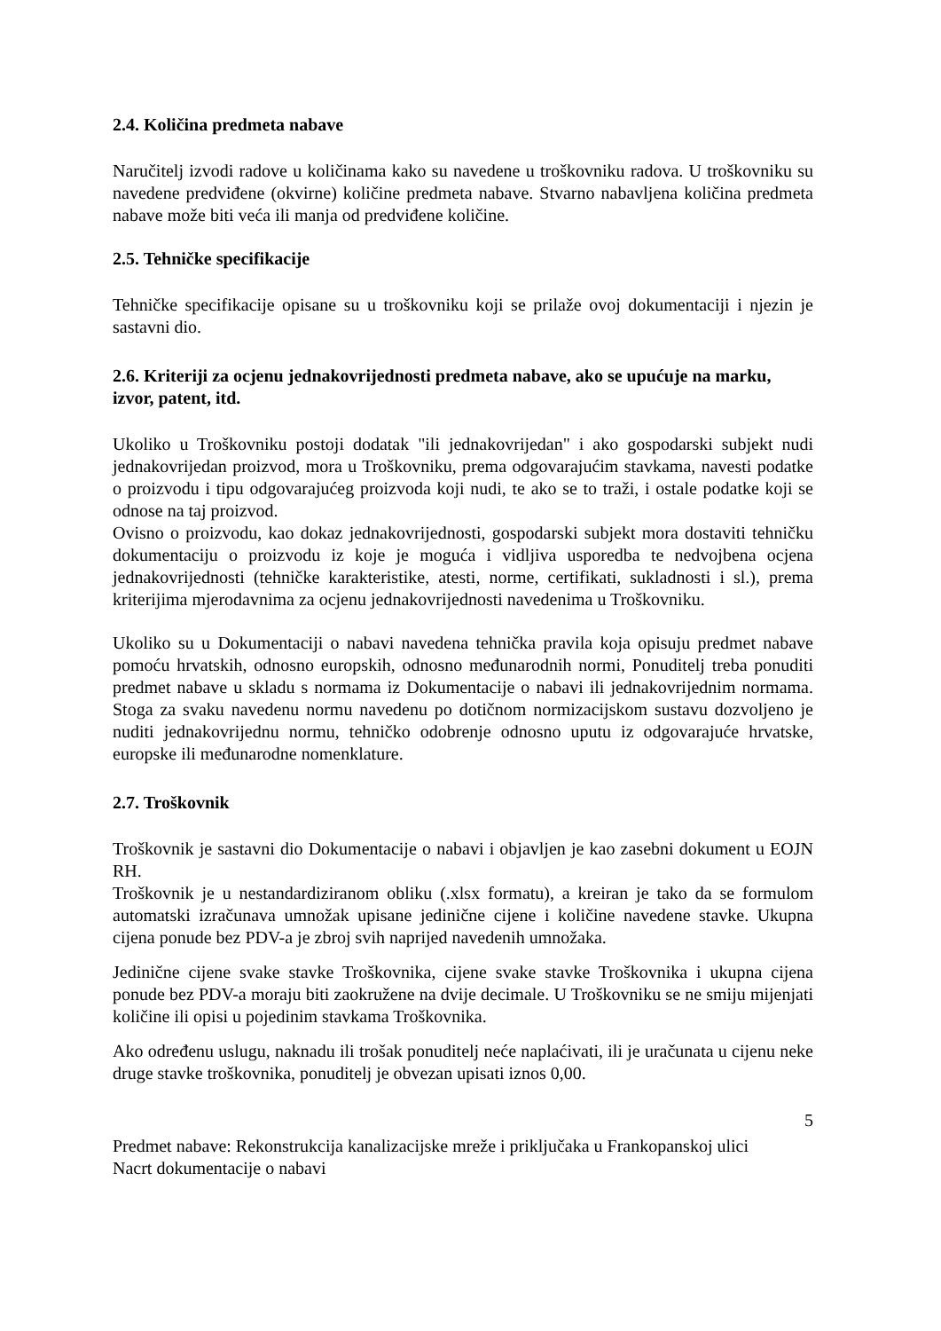2.4. Količina predmeta nabave
Naručitelj izvodi radove u količinama kako su navedene u troškovniku radova. U troškovniku su navedene predviđene (okvirne) količine predmeta nabave. Stvarno nabavljena količina predmeta nabave može biti veća ili manja od predviđene količine.
2.5. Tehničke specifikacije
Tehničke specifikacije opisane su u troškovniku koji se prilaže ovoj dokumentaciji i njezin je sastavni dio.
2.6. Kriteriji za ocjenu jednakovrijednosti predmeta nabave, ako se upućuje na marku, izvor, patent, itd.
Ukoliko u Troškovniku postoji dodatak "ili jednakovrijedan" i ako gospodarski subjekt nudi jednakovrijedan proizvod, mora u Troškovniku, prema odgovarajućim stavkama, navesti podatke o proizvodu i tipu odgovarajućeg proizvoda koji nudi, te ako se to traži, i ostale podatke koji se odnose na taj proizvod.
Ovisno o proizvodu, kao dokaz jednakovrijednosti, gospodarski subjekt mora dostaviti tehničku dokumentaciju o proizvodu iz koje je moguća i vidljiva usporedba te nedvojbena ocjena jednakovrijednosti (tehničke karakteristike, atesti, norme, certifikati, sukladnosti i sl.), prema kriterijima mjerodavnima za ocjenu jednakovrijednosti navedenima u Troškovniku.
Ukoliko su u Dokumentaciji o nabavi navedena tehnička pravila koja opisuju predmet nabave pomoću hrvatskih, odnosno europskih, odnosno međunarodnih normi, Ponuditelj treba ponuditi predmet nabave u skladu s normama iz Dokumentacije o nabavi ili jednakovrijednim normama. Stoga za svaku navedenu normu navedenu po dotičnom normizacijskom sustavu dozvoljeno je nuditi jednakovrijednu normu, tehničko odobrenje odnosno uputu iz odgovarajuće hrvatske, europske ili međunarodne nomenklature.
2.7. Troškovnik
Troškovnik je sastavni dio Dokumentacije o nabavi i objavljen je kao zasebni dokument u EOJN RH.
Troškovnik je u nestandardiziranom obliku (.xlsx formatu), a kreiran je tako da se formulom automatski izračunava umnožak upisane jedinične cijene i količine navedene stavke. Ukupna cijena ponude bez PDV-a je zbroj svih naprijed navedenih umnožaka.
Jedinične cijene svake stavke Troškovnika, cijene svake stavke Troškovnika i ukupna cijena ponude bez PDV-a moraju biti zaokružene na dvije decimale. U Troškovniku se ne smiju mijenjati količine ili opisi u pojedinim stavkama Troškovnika.
Ako određenu uslugu, naknadu ili trošak ponuditelj neće naplaćivati, ili je uračunata u cijenu neke druge stavke troškovnika, ponuditelj je obvezan upisati iznos 0,00.
5
Predmet nabave: Rekonstrukcija kanalizacijske mreže i priključaka u Frankopanskoj ulici
Nacrt dokumentacije o nabavi